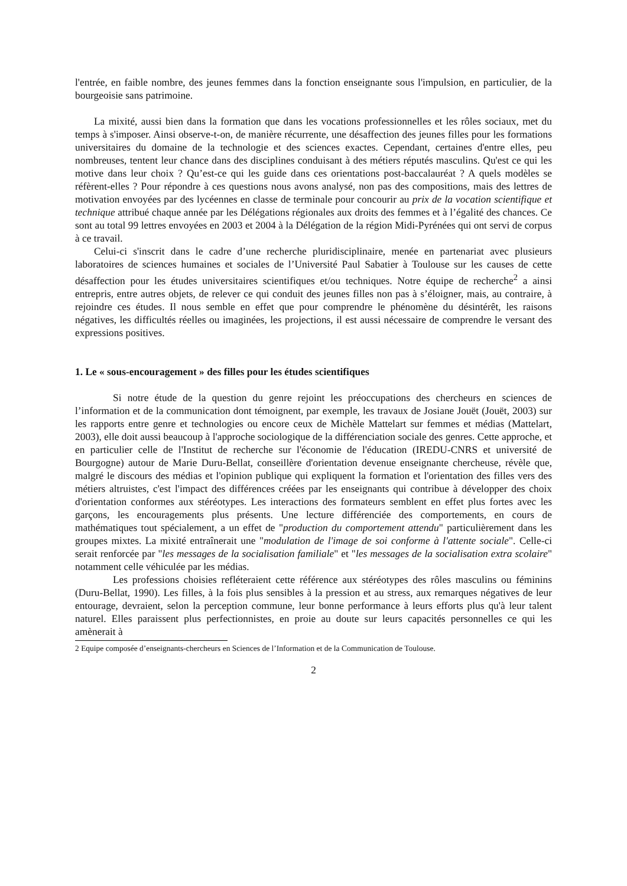l'entrée, en faible nombre, des jeunes femmes dans la fonction enseignante sous l'impulsion, en particulier, de la bourgeoisie sans patrimoine.
La mixité, aussi bien dans la formation que dans les vocations professionnelles et les rôles sociaux, met du temps à s'imposer. Ainsi observe-t-on, de manière récurrente, une désaffection des jeunes filles pour les formations universitaires du domaine de la technologie et des sciences exactes. Cependant, certaines d'entre elles, peu nombreuses, tentent leur chance dans des disciplines conduisant à des métiers réputés masculins. Qu'est ce qui les motive dans leur choix ? Qu’est-ce qui les guide dans ces orientations post-baccalauréat ? A quels modèles se réfèrent-elles ? Pour répondre à ces questions nous avons analysé, non pas des compositions, mais des lettres de motivation envoyées par des lycéennes en classe de terminale pour concourir au prix de la vocation scientifique et technique attribué chaque année par les Délégations régionales aux droits des femmes et à l’égalité des chances. Ce sont au total 99 lettres envoyées en 2003 et 2004 à la Délégation de la région Midi-Pyrénées qui ont servi de corpus à ce travail.
Celui-ci s'inscrit dans le cadre d’une recherche pluridisciplinaire, menée en partenariat avec plusieurs laboratoires de sciences humaines et sociales de l’Université Paul Sabatier à Toulouse sur les causes de cette désaffection pour les études universitaires scientifiques et/ou techniques. Notre équipe de recherche<sup>2</sup> a ainsi entrepris, entre autres objets, de relever ce qui conduit des jeunes filles non pas à s’éloigner, mais, au contraire, à rejoindre ces études. Il nous semble en effet que pour comprendre le phénomène du désintérêt, les raisons négatives, les difficultés réelles ou imaginées, les projections, il est aussi nécessaire de comprendre le versant des expressions positives.
1. Le « sous-encouragement » des filles pour les études scientifiques
Si notre étude de la question du genre rejoint les préoccupations des chercheurs en sciences de l’information et de la communication dont témoignent, par exemple, les travaux de Josiane Jouët (Jouët, 2003) sur les rapports entre genre et technologies ou encore ceux de Michèle Mattelart sur femmes et médias (Mattelart, 2003), elle doit aussi beaucoup à l'approche sociologique de la différenciation sociale des genres. Cette approche, et en particulier celle de l'Institut de recherche sur l'économie de l'éducation (IREDU-CNRS et université de Bourgogne) autour de Marie Duru-Bellat, conseillère d'orientation devenue enseignante chercheuse, révèle que, malgré le discours des médias et l'opinion publique qui expliquent la formation et l'orientation des filles vers des métiers altruistes, c'est l'impact des différences créées par les enseignants qui contribue à développer des choix d'orientation conformes aux stéréotypes. Les interactions des formateurs semblent en effet plus fortes avec les garçons, les encouragements plus présents. Une lecture différenciée des comportements, en cours de mathématiques tout spécialement, a un effet de "production du comportement attendu" particulièrement dans les groupes mixtes. La mixité entraînerait une "modulation de l'image de soi conforme à l'attente sociale". Celle-ci serait renforcée par "les messages de la socialisation familiale" et "les messages de la socialisation extra scolaire" notamment celle véhiculée par les médias.
Les professions choisies refléteraient cette référence aux stéréotypes des rôles masculins ou féminins (Duru-Bellat, 1990). Les filles, à la fois plus sensibles à la pression et au stress, aux remarques négatives de leur entourage, devraient, selon la perception commune, leur bonne performance à leurs efforts plus qu'à leur talent naturel. Elles paraissent plus perfectionnistes, en proie au doute sur leurs capacités personnelles ce qui les amènerait à
2 Equipe composée d’enseignants-chercheurs en Sciences de l’Information et de la Communication de Toulouse.
2